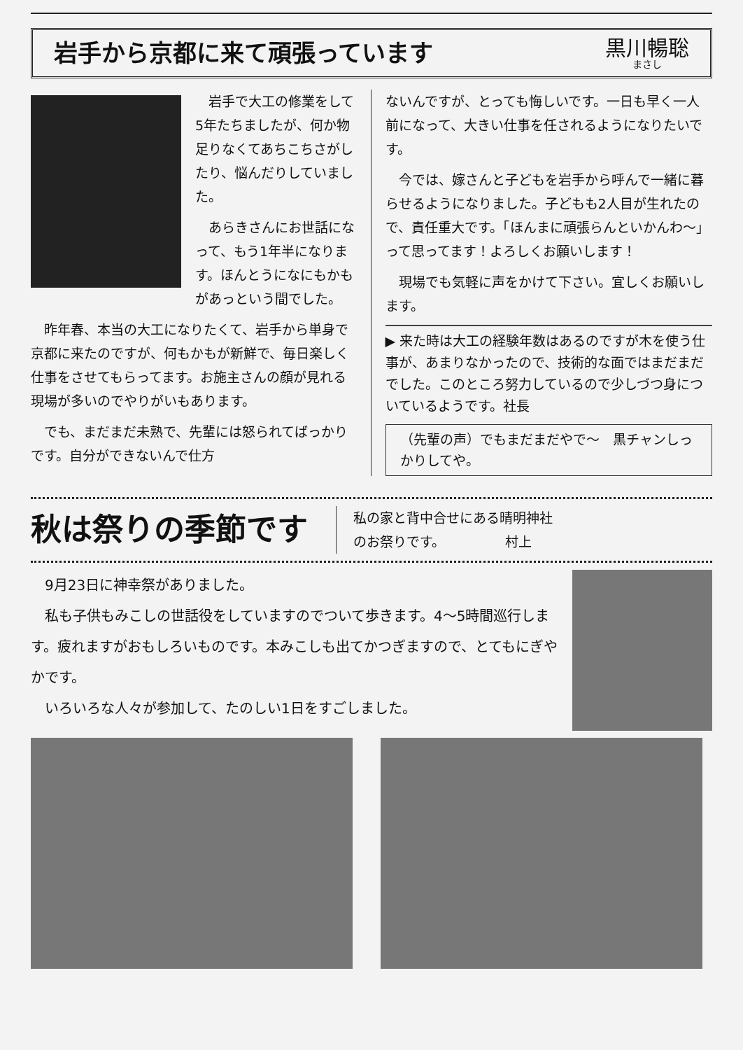岩手から京都に来て頑張っています
黒川暢聡
まさし
岩手で大工の修業をして5年たちましたが、何か物足りなくてあちこちさがしたり、悩んだりしていました。
あらきさんにお世話になって、もう1年半になります。ほんとうになにもかもがあっという間でした。
昨年春、本当の大工になりたくて、岩手から単身で京都に来たのですが、何もかもが新鮮で、毎日楽しく仕事をさせてもらってます。お施主さんの顔が見れる現場が多いのでやりがいもあります。
でも、まだまだ未熟で、先輩には怒られてばっかりです。自分ができないんで仕方
ないんですが、とっても悔しいです。一日も早く一人前になって、大きい仕事を任されるようになりたいです。
今では、嫁さんと子どもを岩手から呼んで一緒に暮らせるようになりました。子どもも2人目が生れたので、責任重大です。「ほんまに頑張らんといかんわ～」って思ってます！よろしくお願いします！
現場でも気軽に声をかけて下さい。宜しくお願いします。
▶ 来た時は大工の経験年数はあるのですが木を使う仕事が、あまりなかったので、技術的な面ではまだまだでした。このところ努力しているので少しづつ身についているようです。社長
（先輩の声）でもまだまだやで～　黒チャンしっかりしてや。
秋は祭りの季節です
私の家と背中合せにある晴明神社
のお祭りです。　　　　　村上
　9月23日に神幸祭がありました。
　私も子供もみこしの世話役をしていますのでついて歩きます。4～5時間巡行します。疲れますがおもしろいものです。本みこしも出てかつぎますので、とてもにぎやかです。
　いろいろな人々が参加して、たのしい1日をすごしました。